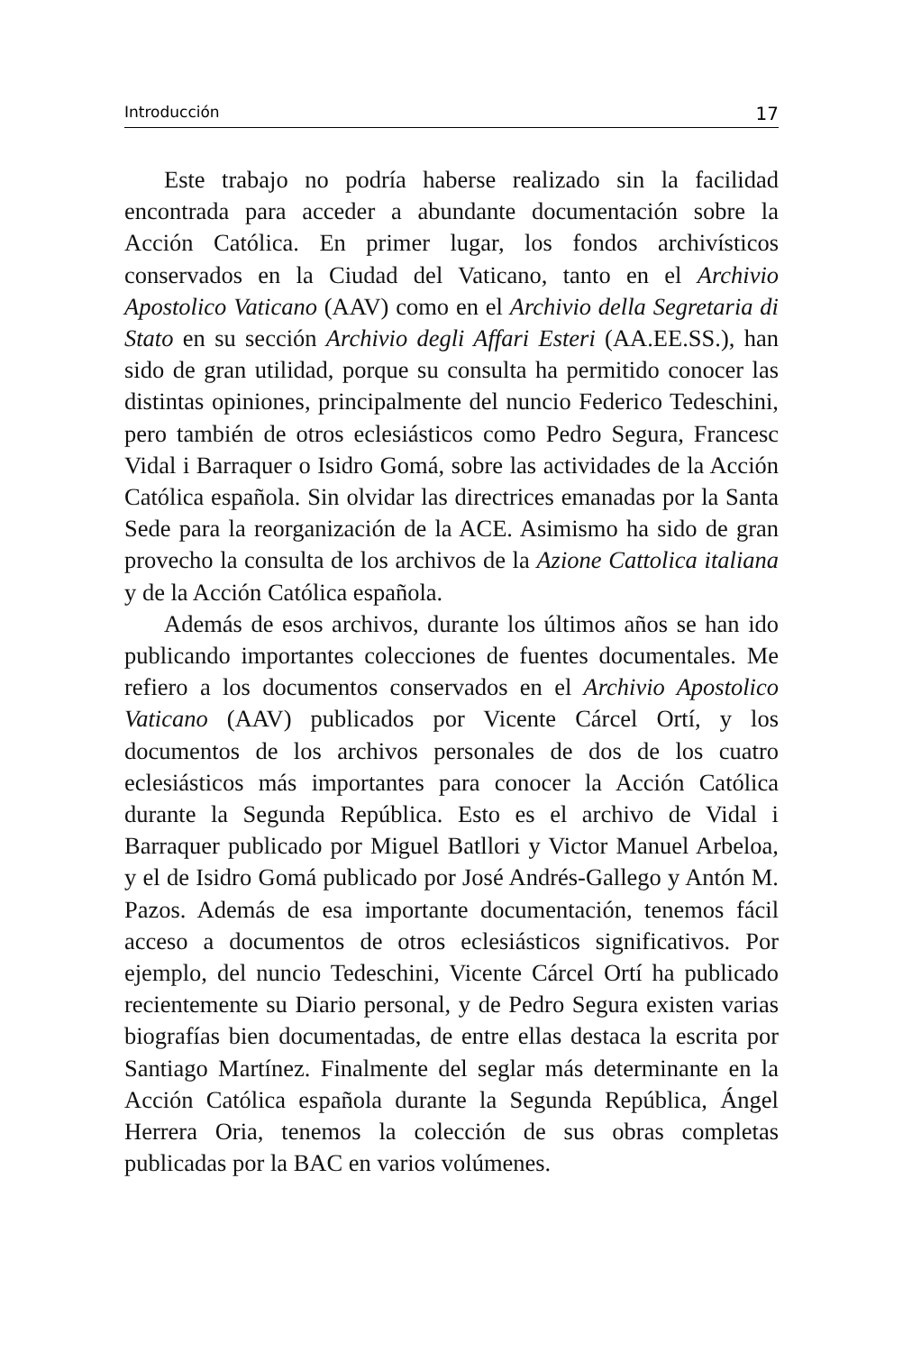Introducción 17
Este trabajo no podría haberse realizado sin la facilidad encontrada para acceder a abundante documentación sobre la Acción Católica. En primer lugar, los fondos archivísticos conservados en la Ciudad del Vaticano, tanto en el Archivio Apostolico Vaticano (AAV) como en el Archivio della Segretaria di Stato en su sección Archivio degli Affari Esteri (AA.EE.SS.), han sido de gran utilidad, porque su consulta ha permitido conocer las distintas opiniones, principalmente del nuncio Federico Tedeschini, pero también de otros eclesiásticos como Pedro Segura, Francesc Vidal i Barraquer o Isidro Gomá, sobre las actividades de la Acción Católica española. Sin olvidar las directrices emanadas por la Santa Sede para la reorganización de la ACE. Asimismo ha sido de gran provecho la consulta de los archivos de la Azione Cattolica italiana y de la Acción Católica española.
Además de esos archivos, durante los últimos años se han ido publicando importantes colecciones de fuentes documentales. Me refiero a los documentos conservados en el Archivio Apostolico Vaticano (AAV) publicados por Vicente Cárcel Ortí, y los documentos de los archivos personales de dos de los cuatro eclesiásticos más importantes para conocer la Acción Católica durante la Segunda República. Esto es el archivo de Vidal i Barraquer publicado por Miguel Batllori y Victor Manuel Arbeloa, y el de Isidro Gomá publicado por José Andrés-Gallego y Antón M. Pazos. Además de esa importante documentación, tenemos fácil acceso a documentos de otros eclesiásticos significativos. Por ejemplo, del nuncio Tedeschini, Vicente Cárcel Ortí ha publicado recientemente su Diario personal, y de Pedro Segura existen varias biografías bien documentadas, de entre ellas destaca la escrita por Santiago Martínez. Finalmente del seglar más determinante en la Acción Católica española durante la Segunda República, Ángel Herrera Oria, tenemos la colección de sus obras completas publicadas por la BAC en varios volúmenes.